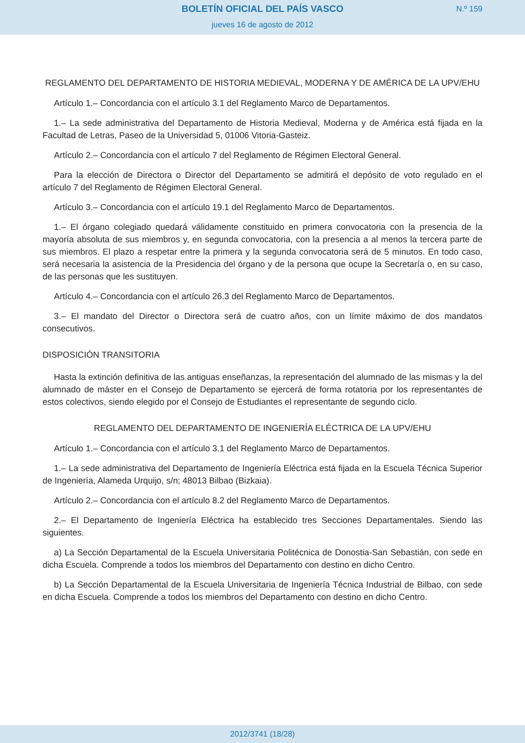BOLETÍN OFICIAL DEL PAÍS VASCO
jueves 16 de agosto de 2012
N.º 159
REGLAMENTO DEL DEPARTAMENTO DE HISTORIA MEDIEVAL, MODERNA Y DE AMÉRICA DE LA UPV/EHU
Artículo 1.– Concordancia con el artículo 3.1 del Reglamento Marco de Departamentos.
1.– La sede administrativa del Departamento de Historia Medieval, Moderna y de América está fijada en la Facultad de Letras, Paseo de la Universidad 5, 01006 Vitoria-Gasteiz.
Artículo 2.– Concordancia con el artículo 7 del Reglamento de Régimen Electoral General.
Para la elección de Directora o Director del Departamento se admitirá el depósito de voto regulado en el artículo 7 del Reglamento de Régimen Electoral General.
Artículo 3.– Concordancia con el artículo 19.1 del Reglamento Marco de Departamentos.
1.– El órgano colegiado quedará válidamente constituido en primera convocatoria con la presencia de la mayoría absoluta de sus miembros y, en segunda convocatoria, con la presencia a al menos la tercera parte de sus miembros. El plazo a respetar entre la primera y la segunda convocatoria será de 5 minutos. En todo caso, será necesaria la asistencia de la Presidencia del órgano y de la persona que ocupe la Secretaría o, en su caso, de las personas que les sustituyen.
Artículo 4.– Concordancia con el artículo 26.3 del Reglamento Marco de Departamentos.
3.– El mandato del Director o Directora será de cuatro años, con un límite máximo de dos mandatos consecutivos.
DISPOSICIÓN TRANSITORIA
Hasta la extinción definitiva de las antiguas enseñanzas, la representación del alumnado de las mismas y la del alumnado de máster en el Consejo de Departamento se ejercerá de forma rotatoria por los representantes de estos colectivos, siendo elegido por el Consejo de Estudiantes el representante de segundo ciclo.
REGLAMENTO DEL DEPARTAMENTO DE INGENIERÍA ELÉCTRICA DE LA UPV/EHU
Artículo 1.– Concordancia con el artículo 3.1 del Reglamento Marco de Departamentos.
1.– La sede administrativa del Departamento de Ingeniería Eléctrica está fijada en la Escuela Técnica Superior de Ingeniería, Alameda Urquijo, s/n; 48013 Bilbao (Bizkaia).
Artículo 2.– Concordancia con el artículo 8.2 del Reglamento Marco de Departamentos.
2.– El Departamento de Ingeniería Eléctrica ha establecido tres Secciones Departamentales. Siendo las siguientes.
a) La Sección Departamental de la Escuela Universitaria Politécnica de Donostia-San Sebastián, con sede en dicha Escuela. Comprende a todos los miembros del Departamento con destino en dicho Centro.
b) La Sección Departamental de la Escuela Universitaria de Ingeniería Técnica Industrial de Bilbao, con sede en dicha Escuela. Comprende a todos los miembros del Departamento con destino en dicho Centro.
2012/3741 (18/28)